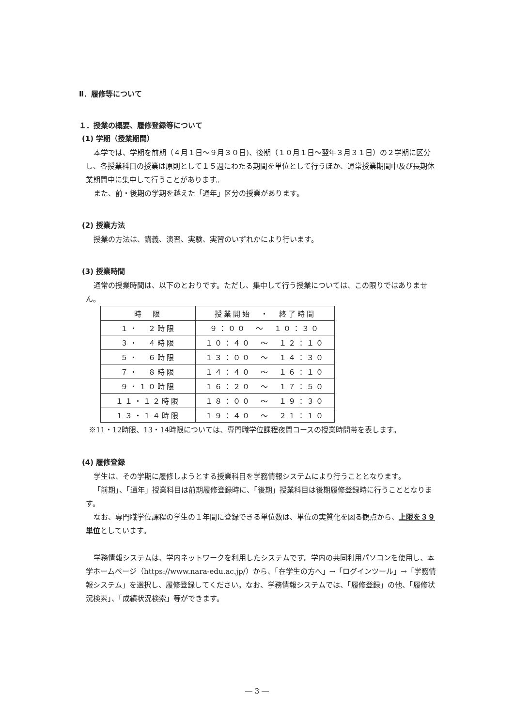Ⅱ．履修等について
１．授業の概要、履修登録等について
(1) 学期（授業期間）
本学では、学期を前期（４月１日～９月３０日)、後期（１０月１日～翌年３月３１日）の２学期に区分し、各授業科目の授業は原則として１５週にわたる期間を単位として行うほか、通常授業期間中及び長期休業期間中に集中して行うことがあります。
また、前・後期の学期を越えた「通年」区分の授業があります。
(2) 授業方法
授業の方法は、講義、演習、実験、実習のいずれかにより行います。
(3) 授業時間
通常の授業時間は、以下のとおりです。ただし、集中して行う授業については、この限りではありません。
| 時 限 | 授業開始 ・ 終了時間 |
| --- | --- |
| １・ ２時限 | ９：００ ～ １０：３０ |
| ３・ ４時限 | １０：４０ ～ １２：１０ |
| ５・ ６時限 | １３：００ ～ １４：３０ |
| ７・ ８時限 | １４：４０ ～ １６：１０ |
| ９・１０時限 | １６：２０ ～ １７：５０ |
| １１・１２時限 | １８：００ ～ １９：３０ |
| １３・１４時限 | １９：４０ ～ ２１：１０ |
※11・12時限、13・14時限については、専門職学位課程夜間コースの授業時間帯を表します。
(4) 履修登録
学生は、その学期に履修しようとする授業科目を学務情報システムにより行うこととなります。
「前期」、「通年」授業科目は前期履修登録時に、「後期」授業科目は後期履修登録時に行うこととなります。
なお、専門職学位課程の学生の１年間に登録できる単位数は、単位の実質化を図る観点から、上限を３９単位としています。
学務情報システムは、学内ネットワークを利用したシステムです。学内の共同利用パソコンを使用し、本学ホームページ（https://www.nara-edu.ac.jp/）から、「在学生の方へ」→「ログインツール」→「学務情報システム」を選択し、履修登録してください。なお、学務情報システムでは、「履修登録」の他、「履修状況検索」、「成績状況検索」等ができます。
― 3 ―